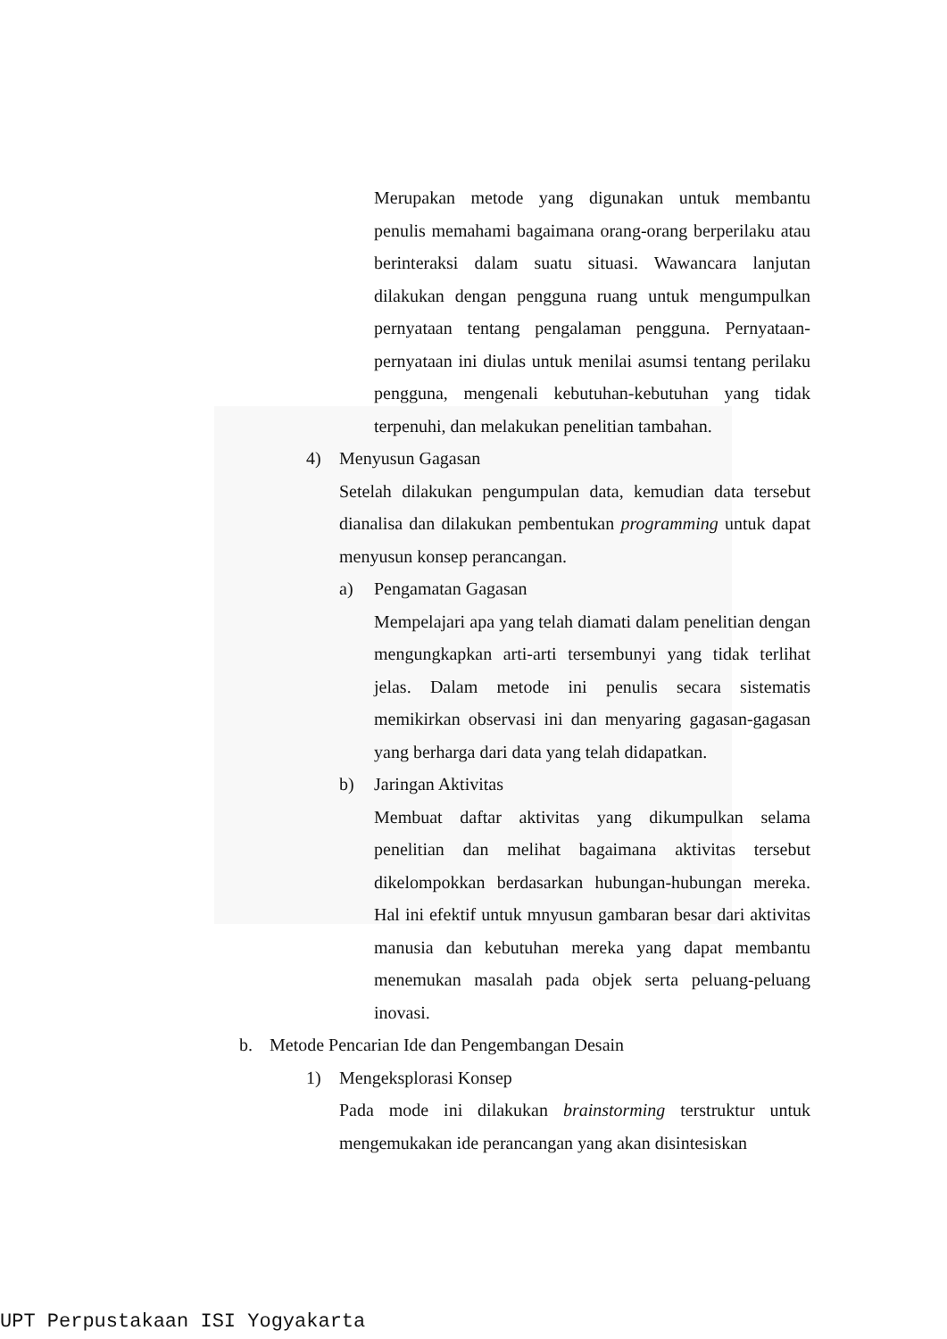Merupakan metode yang digunakan untuk membantu penulis memahami bagaimana orang-orang berperilaku atau berinteraksi dalam suatu situasi. Wawancara lanjutan dilakukan dengan pengguna ruang untuk mengumpulkan pernyataan tentang pengalaman pengguna. Pernyataan-pernyataan ini diulas untuk menilai asumsi tentang perilaku pengguna, mengenali kebutuhan-kebutuhan yang tidak terpenuhi, dan melakukan penelitian tambahan.
4) Menyusun Gagasan
Setelah dilakukan pengumpulan data, kemudian data tersebut dianalisa dan dilakukan pembentukan programming untuk dapat menyusun konsep perancangan.
a) Pengamatan Gagasan
Mempelajari apa yang telah diamati dalam penelitian dengan mengungkapkan arti-arti tersembunyi yang tidak terlihat jelas. Dalam metode ini penulis secara sistematis memikirkan observasi ini dan menyaring gagasan-gagasan yang berharga dari data yang telah didapatkan.
b) Jaringan Aktivitas
Membuat daftar aktivitas yang dikumpulkan selama penelitian dan melihat bagaimana aktivitas tersebut dikelompokkan berdasarkan hubungan-hubungan mereka. Hal ini efektif untuk mnyusun gambaran besar dari aktivitas manusia dan kebutuhan mereka yang dapat membantu menemukan masalah pada objek serta peluang-peluang inovasi.
b. Metode Pencarian Ide dan Pengembangan Desain
1) Mengeksplorasi Konsep
Pada mode ini dilakukan brainstorming terstruktur untuk mengemukakan ide perancangan yang akan disintesiskan
UPT Perpustakaan ISI Yogyakarta